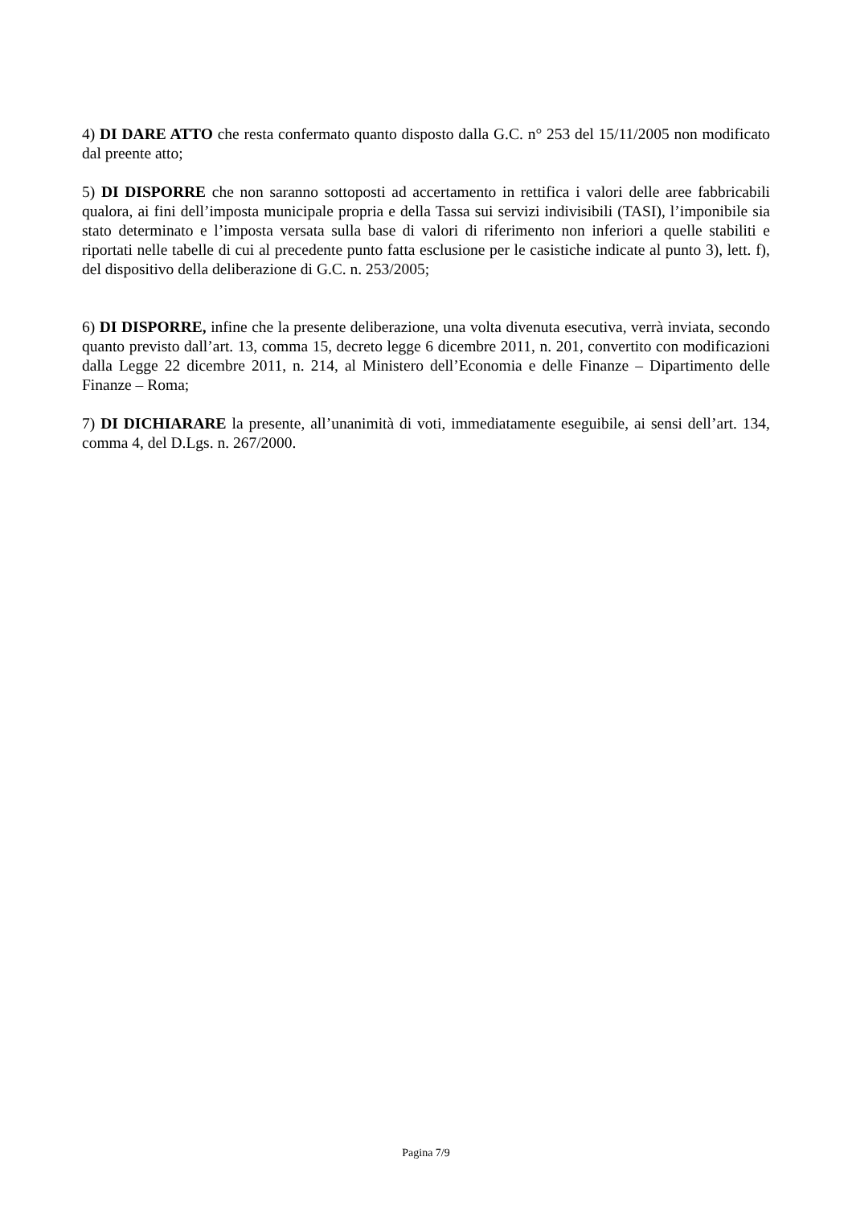4) DI DARE ATTO che resta confermato quanto disposto dalla G.C. n° 253 del 15/11/2005 non modificato dal preente atto;
5) DI DISPORRE che non saranno sottoposti ad accertamento in rettifica i valori delle aree fabbricabili qualora, ai fini dell’imposta municipale propria e della Tassa sui servizi indivisibili (TASI), l’imponibile sia stato determinato e l’imposta versata sulla base di valori di riferimento non inferiori a quelle stabiliti e riportati nelle tabelle di cui al precedente punto fatta esclusione per le casistiche indicate al punto 3), lett. f), del dispositivo della deliberazione di G.C. n. 253/2005;
6) DI DISPORRE, infine che la presente deliberazione, una volta divenuta esecutiva, verrà inviata, secondo quanto previsto dall’art. 13, comma 15, decreto legge 6 dicembre 2011, n. 201, convertito con modificazioni dalla Legge 22 dicembre 2011, n. 214, al Ministero dell’Economia e delle Finanze – Dipartimento delle Finanze – Roma;
7) DI DICHIARARE la presente, all’unanimità di voti, immediatamente eseguibile, ai sensi dell’art. 134, comma 4, del D.Lgs. n. 267/2000.
Pagina 7/9